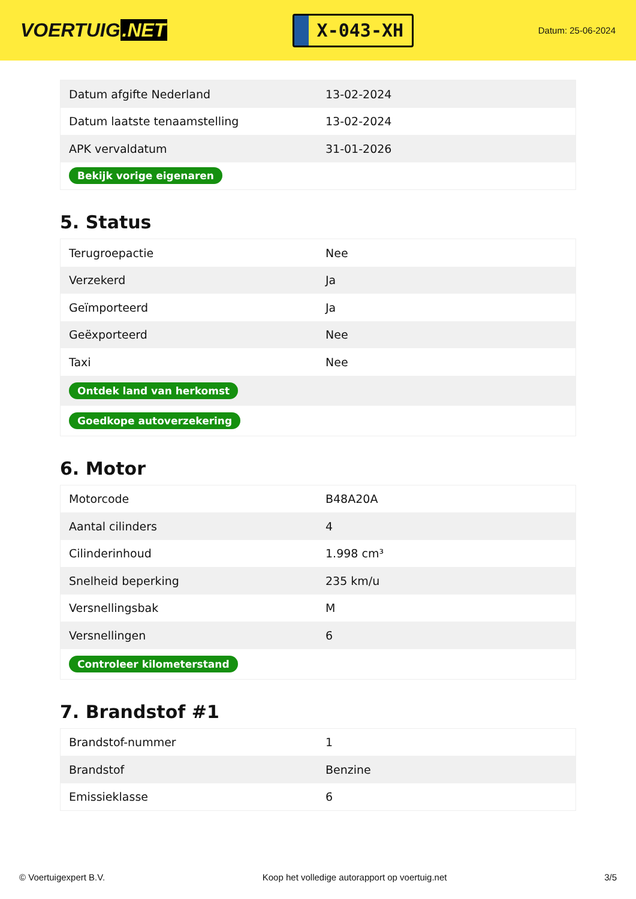VOERTUIG.NET
X-043-XH
Datum: 25-06-2024
| Datum afgifte Nederland | 13-02-2024 |
| Datum laatste tenaamstelling | 13-02-2024 |
| APK vervaldatum | 31-01-2026 |
| Bekijk vorige eigenaren | |
5. Status
| Terugroepactie | Nee |
| Verzekerd | Ja |
| Geïmporteerd | Ja |
| Geëxporteerd | Nee |
| Taxi | Nee |
| Ontdek land van herkomst | |
| Goedkope autoverzekering | |
6. Motor
| Motorcode | B48A20A |
| Aantal cilinders | 4 |
| Cilinderinhoud | 1.998 cm³ |
| Snelheid beperking | 235 km/u |
| Versnellingsbak | M |
| Versnellingen | 6 |
| Controleer kilometerstand | |
7. Brandstof #1
| Brandstof-nummer | 1 |
| Brandstof | Benzine |
| Emissieklasse | 6 |
© Voertuigexpert B.V. Koop het volledige autorapport op voertuig.net 3/5